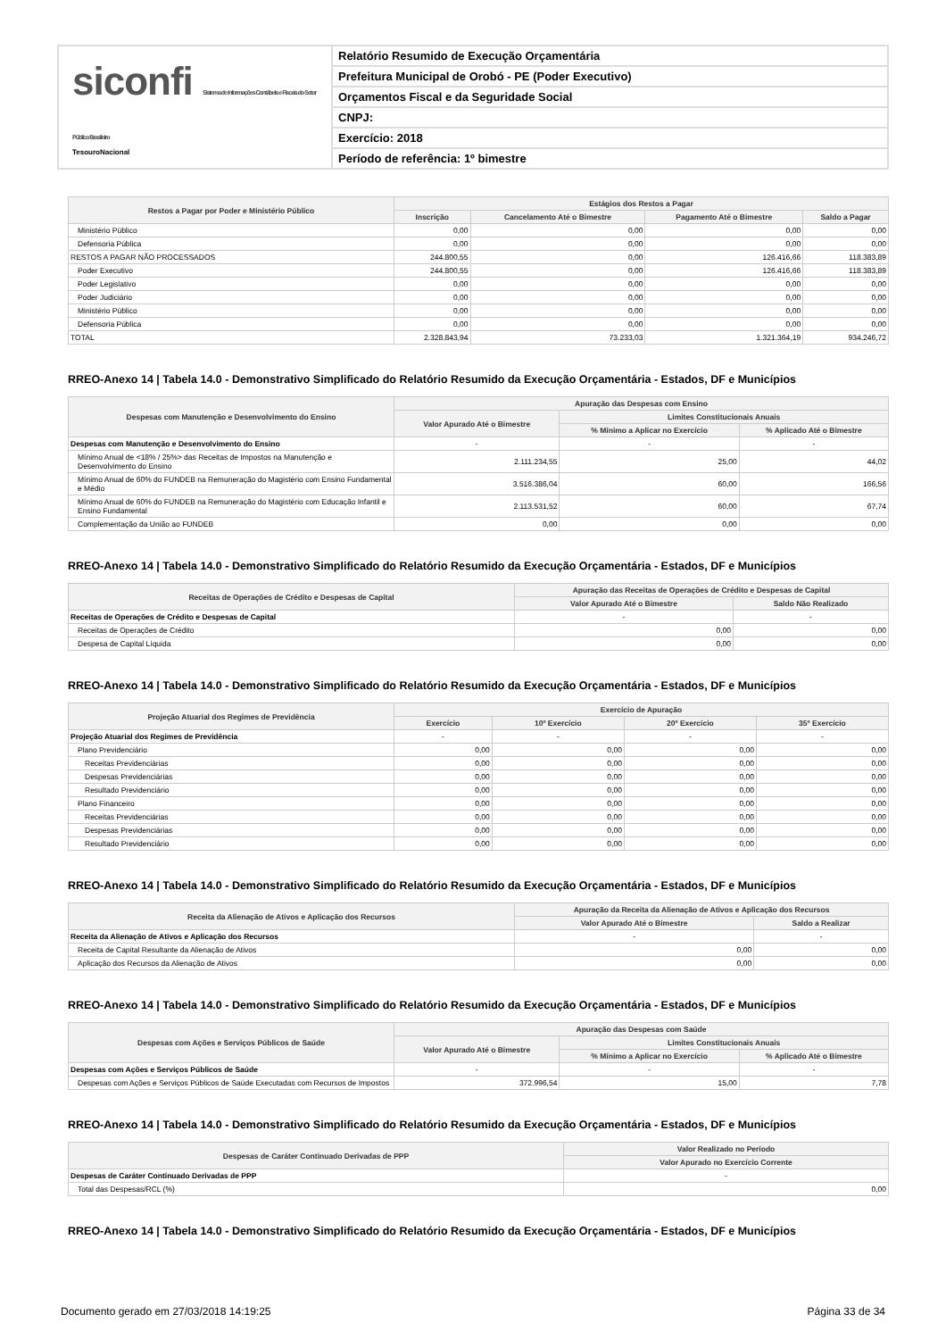siconfi Sistema de Informações Contábeis e Fiscais do Setor Público Brasileiro
TesouroNacional
Relatório Resumido de Execução Orçamentária
Prefeitura Municipal de Orobó - PE (Poder Executivo)
Orçamentos Fiscal e da Seguridade Social
CNPJ:
Exercício: 2018
Período de referência: 1º bimestre
| Restos a Pagar por Poder e Ministério Público | Estágios dos Restos a Pagar | | | |
| --- | --- | --- | --- | --- |
| | Inscrição | Cancelamento Até o Bimestre | Pagamento Até o Bimestre | Saldo a Pagar |
| Ministério Público | 0,00 | 0,00 | 0,00 | 0,00 |
| Defensoria Pública | 0,00 | 0,00 | 0,00 | 0,00 |
| RESTOS A PAGAR NÃO PROCESSADOS | 244.800,55 | 0,00 | 126.416,66 | 118.383,89 |
| Poder Executivo | 244.800,55 | 0,00 | 126.416,66 | 118.383,89 |
| Poder Legislativo | 0,00 | 0,00 | 0,00 | 0,00 |
| Poder Judiciário | 0,00 | 0,00 | 0,00 | 0,00 |
| Ministério Público | 0,00 | 0,00 | 0,00 | 0,00 |
| Defensoria Pública | 0,00 | 0,00 | 0,00 | 0,00 |
| TOTAL | 2.328.843,94 | 73.233,03 | 1.321.364,19 | 934.246,72 |
RREO-Anexo 14 | Tabela 14.0 - Demonstrativo Simplificado do Relatório Resumido da Execução Orçamentária - Estados, DF e Municípios
| Despesas com Manutenção e Desenvolvimento do Ensino | Apuração das Despesas com Ensino | | |
| --- | --- | --- | --- |
| | Valor Apurado Até o Bimestre | Limites Constitucionais Anuais | |
| | | % Mínimo a Aplicar no Exercício | % Aplicado Até o Bimestre |
| Despesas com Manutenção e Desenvolvimento do Ensino | - | - | - |
| Mínimo Anual de <18% / 25%> das Receitas de Impostos na Manutenção e Desenvolvimento do Ensino | 2.111.234,55 | 25,00 | 44,02 |
| Mínimo Anual de 60% do FUNDEB na Remuneração do Magistério com Ensino Fundamental e Médio | 3.516.386,04 | 60,00 | 166,56 |
| Mínimo Anual de 60% do FUNDEB na Remuneração do Magistério com Educação Infantil e Ensino Fundamental | 2.113.531,52 | 60,00 | 67,74 |
| Complementação da União ao FUNDEB | 0,00 | 0,00 | 0,00 |
RREO-Anexo 14 | Tabela 14.0 - Demonstrativo Simplificado do Relatório Resumido da Execução Orçamentária - Estados, DF e Municípios
| Receitas de Operações de Crédito e Despesas de Capital | Apuração das Receitas de Operações de Crédito e Despesas de Capital | |
| --- | --- | --- |
| | Valor Apurado Até o Bimestre | Saldo Não Realizado |
| Receitas de Operações de Crédito e Despesas de Capital | - | - |
| Receitas de Operações de Crédito | 0,00 | 0,00 |
| Despesa de Capital Líquida | 0,00 | 0,00 |
RREO-Anexo 14 | Tabela 14.0 - Demonstrativo Simplificado do Relatório Resumido da Execução Orçamentária - Estados, DF e Municípios
| Projeção Atuarial dos Regimes de Previdência | Exercício de Apuração | | | |
| --- | --- | --- | --- | --- |
| | Exercício | 10º Exercício | 20º Exercício | 35º Exercício |
| Projeção Atuarial dos Regimes de Previdência | - | - | - | - |
| Plano Previdenciário | 0,00 | 0,00 | 0,00 | 0,00 |
| Receitas Previdenciárias | 0,00 | 0,00 | 0,00 | 0,00 |
| Despesas Previdenciárias | 0,00 | 0,00 | 0,00 | 0,00 |
| Resultado Previdenciário | 0,00 | 0,00 | 0,00 | 0,00 |
| Plano Financeiro | 0,00 | 0,00 | 0,00 | 0,00 |
| Receitas Previdenciárias | 0,00 | 0,00 | 0,00 | 0,00 |
| Despesas Previdenciárias | 0,00 | 0,00 | 0,00 | 0,00 |
| Resultado Previdenciário | 0,00 | 0,00 | 0,00 | 0,00 |
RREO-Anexo 14 | Tabela 14.0 - Demonstrativo Simplificado do Relatório Resumido da Execução Orçamentária - Estados, DF e Municípios
| Receita da Alienação de Ativos e Aplicação dos Recursos | Apuração da Receita da Alienação de Ativos e Aplicação dos Recursos | |
| --- | --- | --- |
| | Valor Apurado Até o Bimestre | Saldo a Realizar |
| Receita da Alienação de Ativos e Aplicação dos Recursos | - | - |
| Receita de Capital Resultante da Alienação de Ativos | 0,00 | 0,00 |
| Aplicação dos Recursos da Alienação de Ativos | 0,00 | 0,00 |
RREO-Anexo 14 | Tabela 14.0 - Demonstrativo Simplificado do Relatório Resumido da Execução Orçamentária - Estados, DF e Municípios
| Despesas com Ações e Serviços Públicos de Saúde | Apuração das Despesas com Saúde | | |
| --- | --- | --- | --- |
| | Valor Apurado Até o Bimestre | Limites Constitucionais Anuais | |
| | | % Mínimo a Aplicar no Exercício | % Aplicado Até o Bimestre |
| Despesas com Ações e Serviços Públicos de Saúde | - | - | - |
| Despesas com Ações e Serviços Públicos de Saúde Executadas com Recursos de Impostos | 372.996,54 | 15,00 | 7,78 |
RREO-Anexo 14 | Tabela 14.0 - Demonstrativo Simplificado do Relatório Resumido da Execução Orçamentária - Estados, DF e Municípios
| Despesas de Caráter Continuado Derivadas de PPP | Valor Realizado no Período |
| --- | --- |
| | Valor Apurado no Exercício Corrente |
| Despesas de Caráter Continuado Derivadas de PPP | - |
| Total das Despesas/RCL (%) | 0,00 |
RREO-Anexo 14 | Tabela 14.0 - Demonstrativo Simplificado do Relatório Resumido da Execução Orçamentária - Estados, DF e Municípios
Documento gerado em 27/03/2018 14:19:25 Página 33 de 34